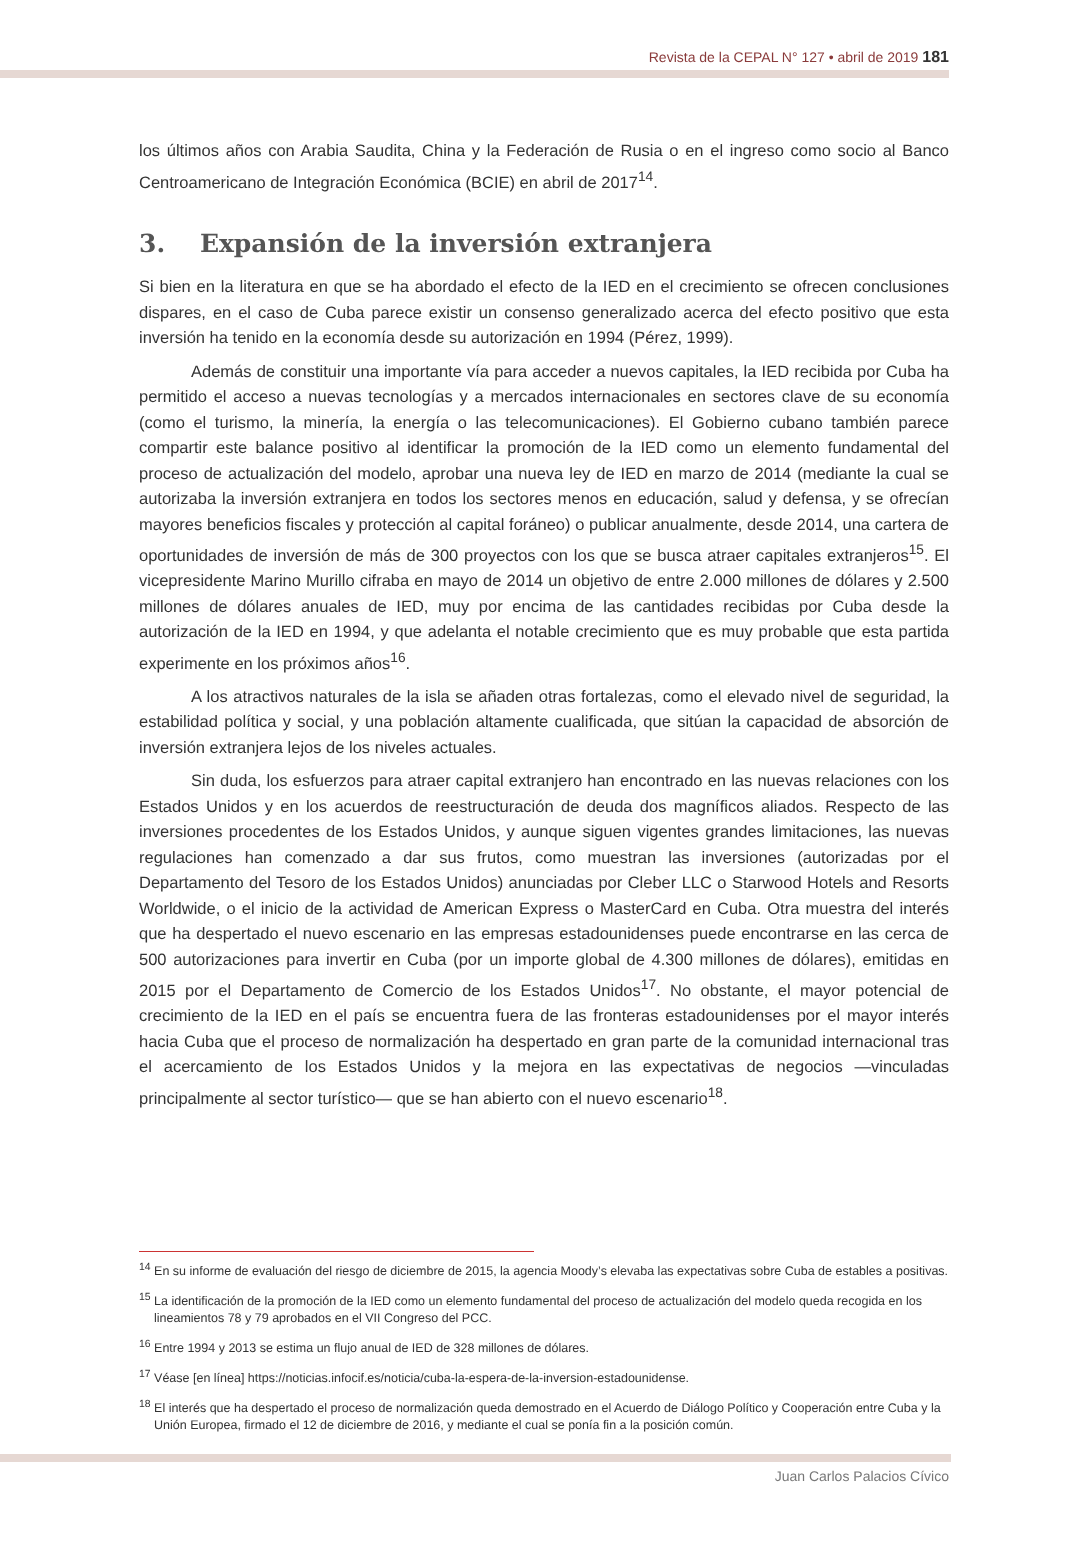Revista de la CEPAL N° 127 • abril de 2019 181
los últimos años con Arabia Saudita, China y la Federación de Rusia o en el ingreso como socio al Banco Centroamericano de Integración Económica (BCIE) en abril de 2017<sup>14</sup>.
3. Expansión de la inversión extranjera
Si bien en la literatura en que se ha abordado el efecto de la IED en el crecimiento se ofrecen conclusiones dispares, en el caso de Cuba parece existir un consenso generalizado acerca del efecto positivo que esta inversión ha tenido en la economía desde su autorización en 1994 (Pérez, 1999).
Además de constituir una importante vía para acceder a nuevos capitales, la IED recibida por Cuba ha permitido el acceso a nuevas tecnologías y a mercados internacionales en sectores clave de su economía (como el turismo, la minería, la energía o las telecomunicaciones). El Gobierno cubano también parece compartir este balance positivo al identificar la promoción de la IED como un elemento fundamental del proceso de actualización del modelo, aprobar una nueva ley de IED en marzo de 2014 (mediante la cual se autorizaba la inversión extranjera en todos los sectores menos en educación, salud y defensa, y se ofrecían mayores beneficios fiscales y protección al capital foráneo) o publicar anualmente, desde 2014, una cartera de oportunidades de inversión de más de 300 proyectos con los que se busca atraer capitales extranjeros<sup>15</sup>. El vicepresidente Marino Murillo cifraba en mayo de 2014 un objetivo de entre 2.000 millones de dólares y 2.500 millones de dólares anuales de IED, muy por encima de las cantidades recibidas por Cuba desde la autorización de la IED en 1994, y que adelanta el notable crecimiento que es muy probable que esta partida experimente en los próximos años<sup>16</sup>.
A los atractivos naturales de la isla se añaden otras fortalezas, como el elevado nivel de seguridad, la estabilidad política y social, y una población altamente cualificada, que sitúan la capacidad de absorción de inversión extranjera lejos de los niveles actuales.
Sin duda, los esfuerzos para atraer capital extranjero han encontrado en las nuevas relaciones con los Estados Unidos y en los acuerdos de reestructuración de deuda dos magníficos aliados. Respecto de las inversiones procedentes de los Estados Unidos, y aunque siguen vigentes grandes limitaciones, las nuevas regulaciones han comenzado a dar sus frutos, como muestran las inversiones (autorizadas por el Departamento del Tesoro de los Estados Unidos) anunciadas por Cleber LLC o Starwood Hotels and Resorts Worldwide, o el inicio de la actividad de American Express o MasterCard en Cuba. Otra muestra del interés que ha despertado el nuevo escenario en las empresas estadounidenses puede encontrarse en las cerca de 500 autorizaciones para invertir en Cuba (por un importe global de 4.300 millones de dólares), emitidas en 2015 por el Departamento de Comercio de los Estados Unidos<sup>17</sup>. No obstante, el mayor potencial de crecimiento de la IED en el país se encuentra fuera de las fronteras estadounidenses por el mayor interés hacia Cuba que el proceso de normalización ha despertado en gran parte de la comunidad internacional tras el acercamiento de los Estados Unidos y la mejora en las expectativas de negocios —vinculadas principalmente al sector turístico— que se han abierto con el nuevo escenario<sup>18</sup>.
<sup>14</sup> En su informe de evaluación del riesgo de diciembre de 2015, la agencia Moody’s elevaba las expectativas sobre Cuba de estables a positivas.
<sup>15</sup> La identificación de la promoción de la IED como un elemento fundamental del proceso de actualización del modelo queda recogida en los lineamientos 78 y 79 aprobados en el VII Congreso del PCC.
<sup>16</sup> Entre 1994 y 2013 se estima un flujo anual de IED de 328 millones de dólares.
<sup>17</sup> Véase [en línea] https://noticias.infocif.es/noticia/cuba-la-espera-de-la-inversion-estadounidense.
<sup>18</sup> El interés que ha despertado el proceso de normalización queda demostrado en el Acuerdo de Diálogo Político y Cooperación entre Cuba y la Unión Europea, firmado el 12 de diciembre de 2016, y mediante el cual se ponía fin a la posición común.
Juan Carlos Palacios Cívico